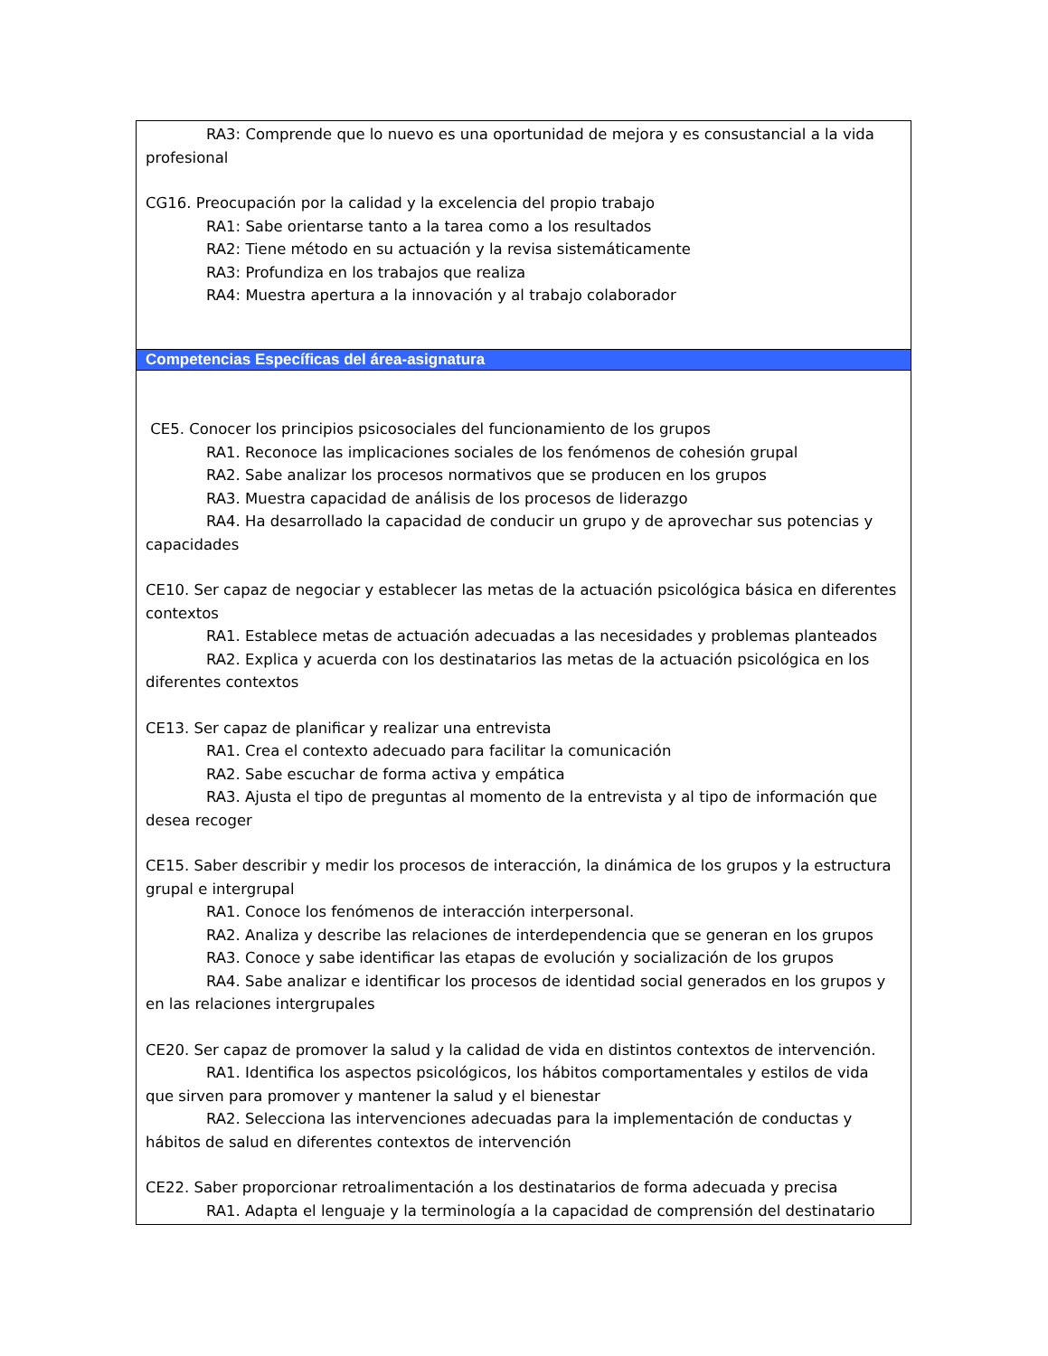| RA3: Comprende que lo nuevo es una oportunidad de mejora y es consustancial a la vida profesional CG16. Preocupación por la calidad y la excelencia del propio trabajo RA1: Sabe orientarse tanto a la tarea como a los resultados RA2: Tiene método en su actuación y la revisa sistemáticamente RA3: Profundiza en los trabajos que realiza RA4: Muestra apertura a la innovación y al trabajo colaborador |
| Competencias Específicas del área-asignatura |
| CE5. Conocer los principios psicosociales del funcionamiento de los grupos RA1. Reconoce las implicaciones sociales de los fenómenos de cohesión grupal RA2. Sabe analizar los procesos normativos que se producen en los grupos RA3. Muestra capacidad de análisis de los procesos de liderazgo RA4. Ha desarrollado la capacidad de conducir un grupo y de aprovechar sus potencias y capacidades CE10. Ser capaz de negociar y establecer las metas de la actuación psicológica básica en diferentes contextos RA1. Establece metas de actuación adecuadas a las necesidades y problemas planteados RA2. Explica y acuerda con los destinatarios las metas de la actuación psicológica en los diferentes contextos CE13. Ser capaz de planificar y realizar una entrevista RA1. Crea el contexto adecuado para facilitar la comunicación RA2. Sabe escuchar de forma activa y empática RA3. Ajusta el tipo de preguntas al momento de la entrevista y al tipo de información que desea recoger CE15. Saber describir y medir los procesos de interacción, la dinámica de los grupos y la estructura grupal e intergrupal RA1. Conoce los fenómenos de interacción interpersonal. RA2. Analiza y describe las relaciones de interdependencia que se generan en los grupos RA3. Conoce y sabe identificar las etapas de evolución y socialización de los grupos RA4. Sabe analizar e identificar los procesos de identidad social generados en los grupos y en las relaciones intergrupales CE20. Ser capaz de promover la salud y la calidad de vida en distintos contextos de intervención. RA1. Identifica los aspectos psicológicos, los hábitos comportamentales y estilos de vida que sirven para promover y mantener la salud y el bienestar RA2. Selecciona las intervenciones adecuadas para la implementación de conductas y hábitos de salud en diferentes contextos de intervención CE22. Saber proporcionar retroalimentación a los destinatarios de forma adecuada y precisa RA1. Adapta el lenguaje y la terminología a la capacidad de comprensión del destinatario |